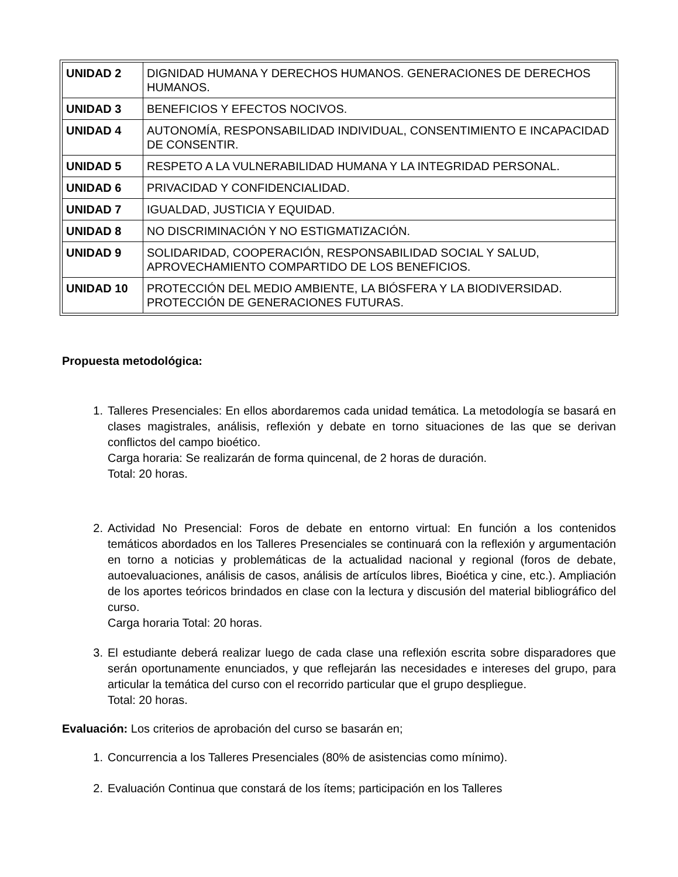| UNIDAD 2 | DIGNIDAD HUMANA Y DERECHOS HUMANOS. GENERACIONES DE DERECHOS HUMANOS. |
| UNIDAD 3 | BENEFICIOS Y EFECTOS NOCIVOS. |
| UNIDAD 4 | AUTONOMÍA, RESPONSABILIDAD INDIVIDUAL, CONSENTIMIENTO E INCAPACIDAD DE CONSENTIR. |
| UNIDAD 5 | RESPETO A LA VULNERABILIDAD HUMANA Y LA INTEGRIDAD PERSONAL. |
| UNIDAD 6 | PRIVACIDAD Y CONFIDENCIALIDAD. |
| UNIDAD 7 | IGUALDAD, JUSTICIA Y EQUIDAD. |
| UNIDAD 8 | NO DISCRIMINACIÓN Y NO ESTIGMATIZACIÓN. |
| UNIDAD 9 | SOLIDARIDAD, COOPERACIÓN, RESPONSABILIDAD SOCIAL Y SALUD, APROVECHAMIENTO COMPARTIDO DE LOS BENEFICIOS. |
| UNIDAD 10 | PROTECCIÓN DEL MEDIO AMBIENTE, LA BIÓSFERA Y LA BIODIVERSIDAD. PROTECCIÓN DE GENERACIONES FUTURAS. |
Propuesta metodológica:
1. Talleres Presenciales: En ellos abordaremos cada unidad temática. La metodología se basará en clases magistrales, análisis, reflexión y debate en torno situaciones de las que se derivan conflictos del campo bioético.
Carga horaria: Se realizarán de forma quincenal, de 2 horas de duración.
Total: 20 horas.
2. Actividad No Presencial: Foros de debate en entorno virtual: En función a los contenidos temáticos abordados en los Talleres Presenciales se continuará con la reflexión y argumentación en torno a noticias y problemáticas de la actualidad nacional y regional (foros de debate, autoevaluaciones, análisis de casos, análisis de artículos libres, Bioética y cine, etc.). Ampliación de los aportes teóricos brindados en clase con la lectura y discusión del material bibliográfico del curso.
Carga horaria Total: 20 horas.
3. El estudiante deberá realizar luego de cada clase una reflexión escrita sobre disparadores que serán oportunamente enunciados, y que reflejarán las necesidades e intereses del grupo, para articular la temática del curso con el recorrido particular que el grupo despliegue.
Total: 20 horas.
Evaluación: Los criterios de aprobación del curso se basarán en;
1. Concurrencia a los Talleres Presenciales (80% de asistencias como mínimo).
2. Evaluación Continua que constará de los ítems; participación en los Talleres